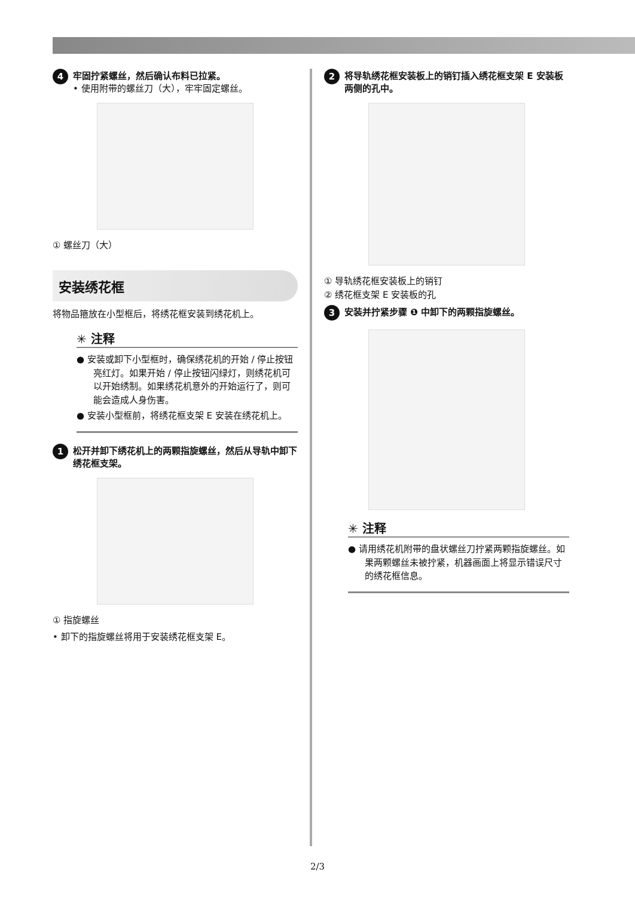4
牢固拧紧螺丝，然后确认布料已拉紧。
• 使用附带的螺丝刀（大），牢牢固定螺丝。
① 螺丝刀（大）
安装绣花框
将物品箍放在小型框后，将绣花框安装到绣花机上。
✳ 注释
● 安装或卸下小型框时，确保绣花机的开始 / 停止按钮亮红灯。如果开始 / 停止按钮闪绿灯，则绣花机可以开始绣制。如果绣花机意外的开始运行了，则可能会造成人身伤害。
● 安装小型框前，将绣花框支架 E 安装在绣花机上。
1 松开并卸下绣花机上的两颗指旋螺丝，然后从导轨中卸下绣花框支架。
① 指旋螺丝
• 卸下的指旋螺丝将用于安装绣花框支架 E。
2 将导轨绣花框安装板上的销钉插入绣花框支架 E 安装板两侧的孔中。
① 导轨绣花框安装板上的销钉
② 绣花框支架 E 安装板的孔
3 安装并拧紧步骤 ❶ 中卸下的两颗指旋螺丝。
✳ 注释
● 请用绣花机附带的盘状螺丝刀拧紧两颗指旋螺丝。如果两颗螺丝未被拧紧，机器画面上将显示错误尺寸的绣花框信息。
2/3